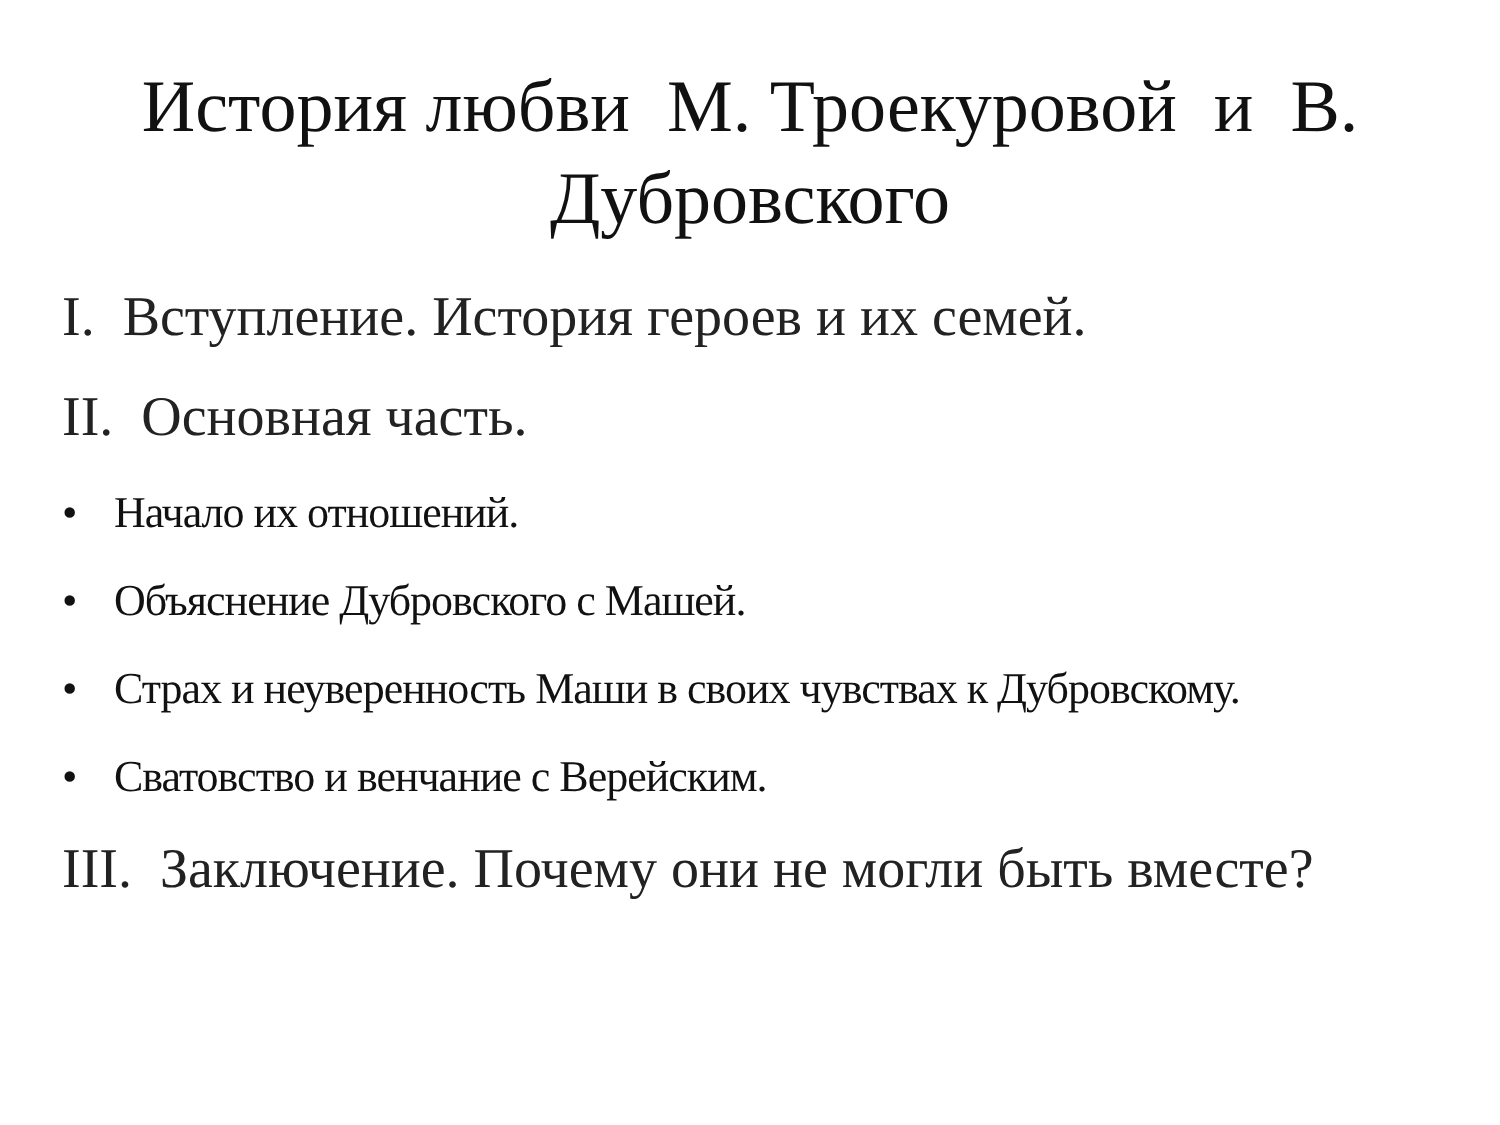История любви М. Троекуровой и В. Дубровского
I. Вступление. История героев и их семей.
II. Основная часть.
• Начало их отношений.
• Объяснение Дубровского с Машей.
• Страх и неуверенность Маши в своих чувствах к Дубровскому.
• Сватовство и венчание с Верейским.
III. Заключение. Почему они не могли быть вместе?